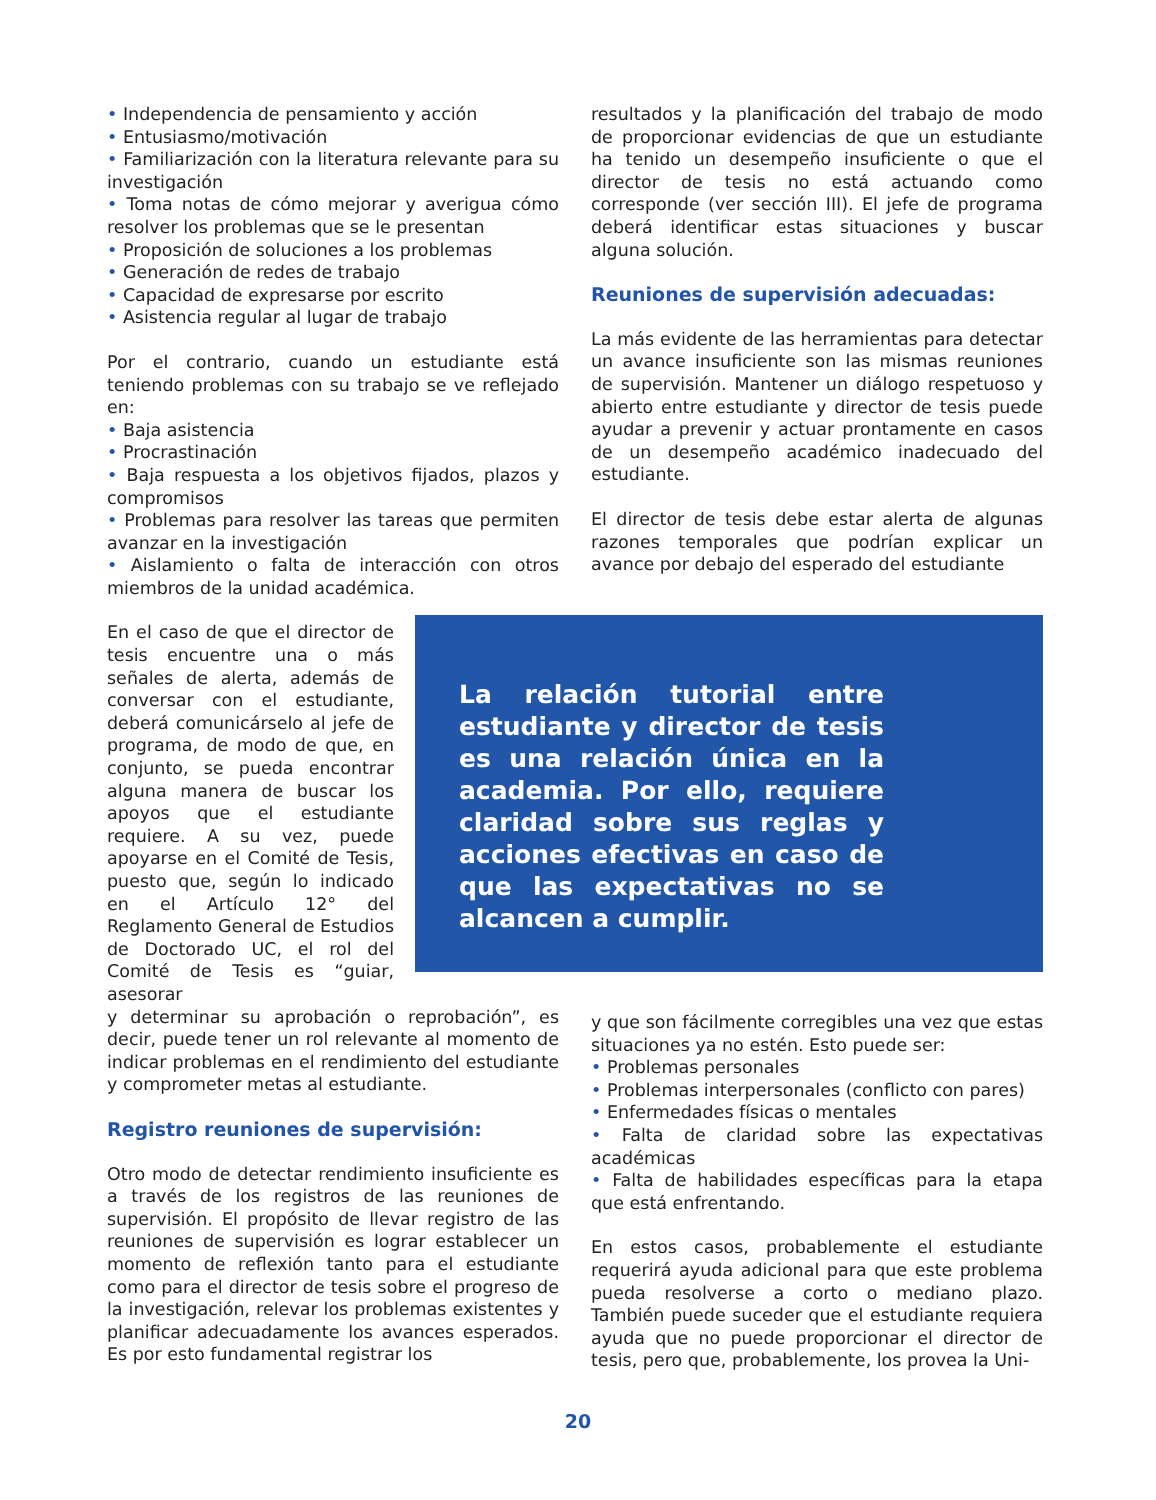• Independencia de pensamiento y acción
• Entusiasmo/motivación
• Familiarización con la literatura relevante para su investigación
• Toma notas de cómo mejorar y averigua cómo resolver los problemas que se le presentan
• Proposición de soluciones a los problemas
• Generación de redes de trabajo
• Capacidad de expresarse por escrito
• Asistencia regular al lugar de trabajo
Por el contrario, cuando un estudiante está teniendo problemas con su trabajo se ve reflejado en:
• Baja asistencia
• Procrastinación
• Baja respuesta a los objetivos fijados, plazos y compromisos
• Problemas para resolver las tareas que permiten avanzar en la investigación
• Aislamiento o falta de interacción con otros miembros de la unidad académica.
En el caso de que el director de tesis encuentre una o más señales de alerta, además de conversar con el estudiante, deberá comunicárselo al jefe de programa, de modo de que, en conjunto, se pueda encontrar alguna manera de buscar los apoyos que el estudiante requiere. A su vez, puede apoyarse en el Comité de Tesis, puesto que, según lo indicado en el Artículo 12° del Reglamento General de Estudios de Doctorado UC, el rol del Comité de Tesis es “guiar, asesorar
y determinar su aprobación o reprobación”, es decir, puede tener un rol relevante al momento de indicar problemas en el rendimiento del estudiante y comprometer metas al estudiante.
Registro reuniones de supervisión:
Otro modo de detectar rendimiento insuficiente es a través de los registros de las reuniones de supervisión. El propósito de llevar registro de las reuniones de supervisión es lograr establecer un momento de reflexión tanto para el estudiante como para el director de tesis sobre el progreso de la investigación, relevar los problemas existentes y planificar adecuadamente los avances esperados. Es por esto fundamental registrar los
resultados y la planificación del trabajo de modo de proporcionar evidencias de que un estudiante ha tenido un desempeño insuficiente o que el director de tesis no está actuando como corresponde (ver sección III). El jefe de programa deberá identificar estas situaciones y buscar alguna solución.
Reuniones de supervisión adecuadas:
La más evidente de las herramientas para detectar un avance insuficiente son las mismas reuniones de supervisión. Mantener un diálogo respetuoso y abierto entre estudiante y director de tesis puede ayudar a prevenir y actuar prontamente en casos de un desempeño académico inadecuado del estudiante.
El director de tesis debe estar alerta de algunas razones temporales que podrían explicar un avance por debajo del esperado del estudiante
La relación tutorial entre estudiante y director de tesis es una relación única en la academia. Por ello, requiere claridad sobre sus reglas y acciones efectivas en caso de que las expectativas no se alcancen a cumplir.
y que son fácilmente corregibles una vez que estas situaciones ya no estén. Esto puede ser:
• Problemas personales
• Problemas interpersonales (conflicto con pares)
• Enfermedades físicas o mentales
• Falta de claridad sobre las expectativas académicas
• Falta de habilidades específicas para la etapa que está enfrentando.
En estos casos, probablemente el estudiante requerirá ayuda adicional para que este problema pueda resolverse a corto o mediano plazo. También puede suceder que el estudiante requiera ayuda que no puede proporcionar el director de tesis, pero que, probablemente, los provea la Uni-
20